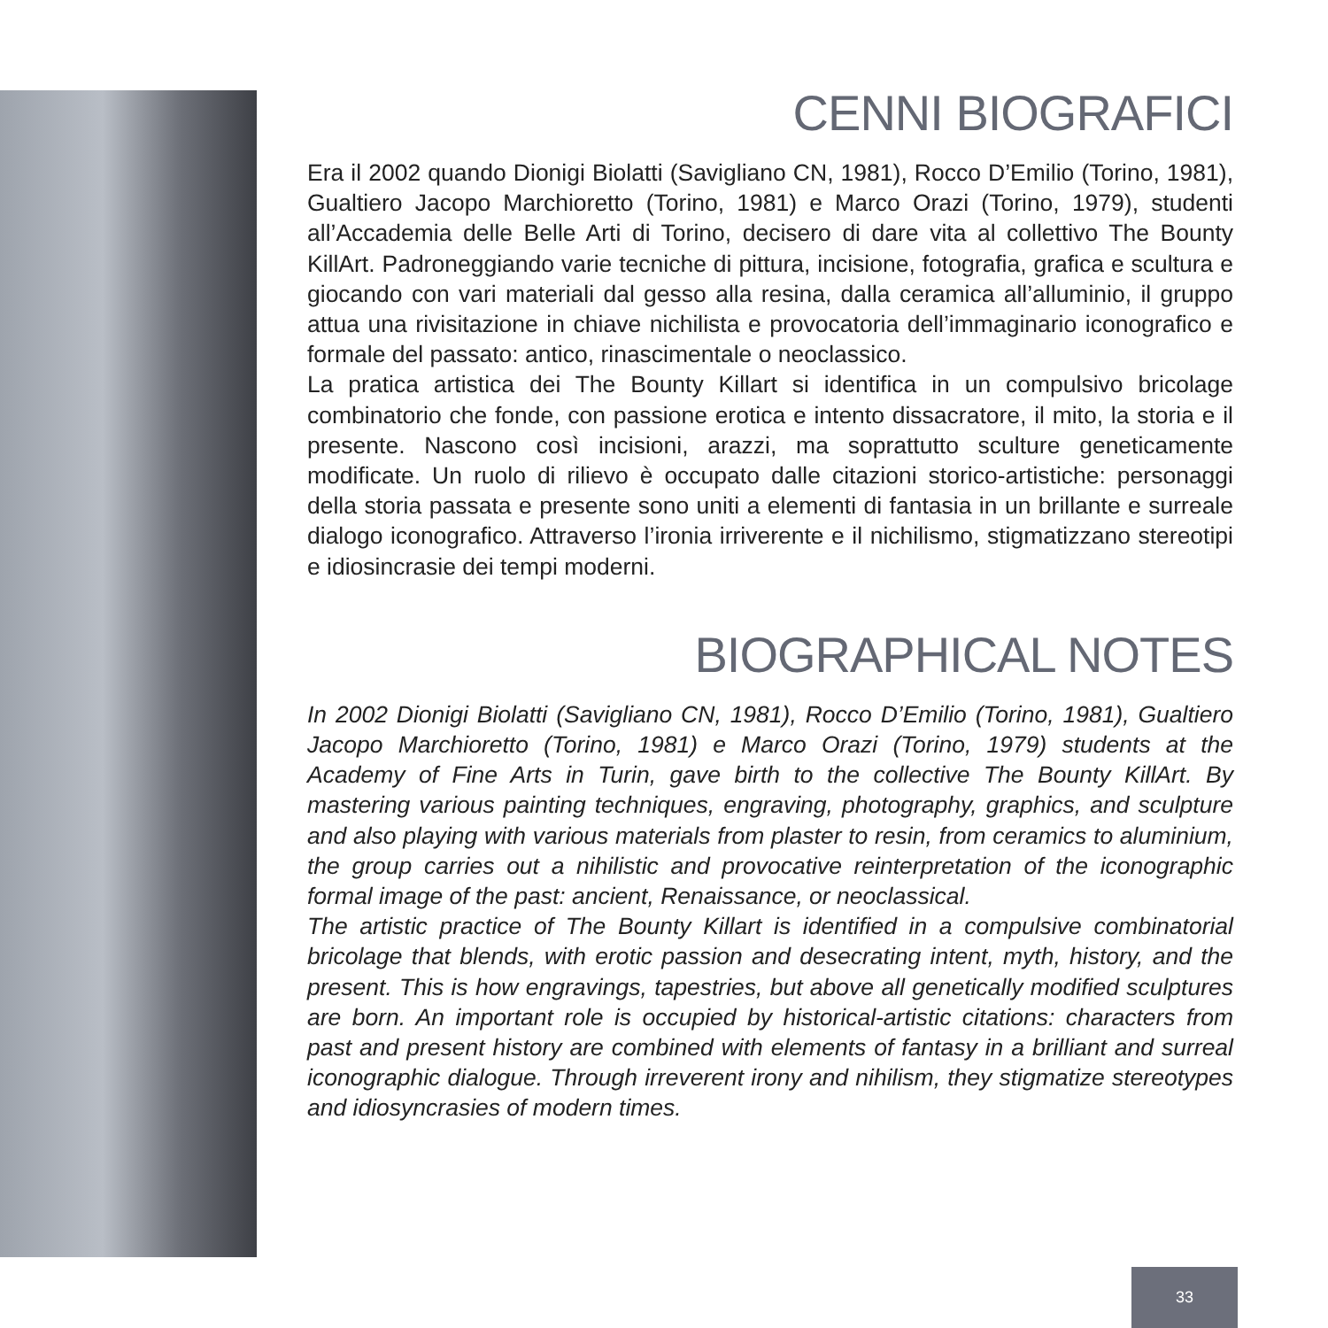CENNI BIOGRAFICI
Era il 2002 quando Dionigi Biolatti (Savigliano CN, 1981), Rocco D’Emilio (Torino, 1981), Gualtiero Jacopo Marchioretto (Torino, 1981) e Marco Orazi (Torino, 1979), studenti all’Accademia delle Belle Arti di Torino, decisero di dare vita al collettivo The Bounty KillArt. Padroneggiando varie tecniche di pittura, incisione, fotografia, grafica e scultura e giocando con vari materiali dal gesso alla resina, dalla ceramica all’alluminio, il gruppo attua una rivisitazione in chiave nichilista e provocatoria dell’immaginario iconografico e formale del passato: antico, rinascimentale o neoclassico.
La pratica artistica dei The Bounty Killart si identifica in un compulsivo bricolage combinatorio che fonde, con passione erotica e intento dissacratore, il mito, la storia e il presente. Nascono così incisioni, arazzi, ma soprattutto sculture geneticamente modificate. Un ruolo di rilievo è occupato dalle citazioni storico-artistiche: personaggi della storia passata e presente sono uniti a elementi di fantasia in un brillante e surreale dialogo iconografico. Attraverso l’ironia irriverente e il nichilismo, stigmatizzano stereotipi e idiosincrasie dei tempi moderni.
BIOGRAPHICAL NOTES
In 2002 Dionigi Biolatti (Savigliano CN, 1981), Rocco D’Emilio (Torino, 1981), Gualtiero Jacopo Marchioretto (Torino, 1981) e Marco Orazi (Torino, 1979) students at the Academy of Fine Arts in Turin, gave birth to the collective The Bounty KillArt. By mastering various painting techniques, engraving, photography, graphics, and sculpture and also playing with various materials from plaster to resin, from ceramics to aluminium, the group carries out a nihilistic and provocative reinterpretation of the iconographic formal image of the past: ancient, Renaissance, or neoclassical.
The artistic practice of The Bounty Killart is identified in a compulsive combinatorial bricolage that blends, with erotic passion and desecrating intent, myth, history, and the present. This is how engravings, tapestries, but above all genetically modified sculptures are born. An important role is occupied by historical-artistic citations: characters from past and present history are combined with elements of fantasy in a brilliant and surreal iconographic dialogue. Through irreverent irony and nihilism, they stigmatize stereotypes and idiosyncrasies of modern times.
33